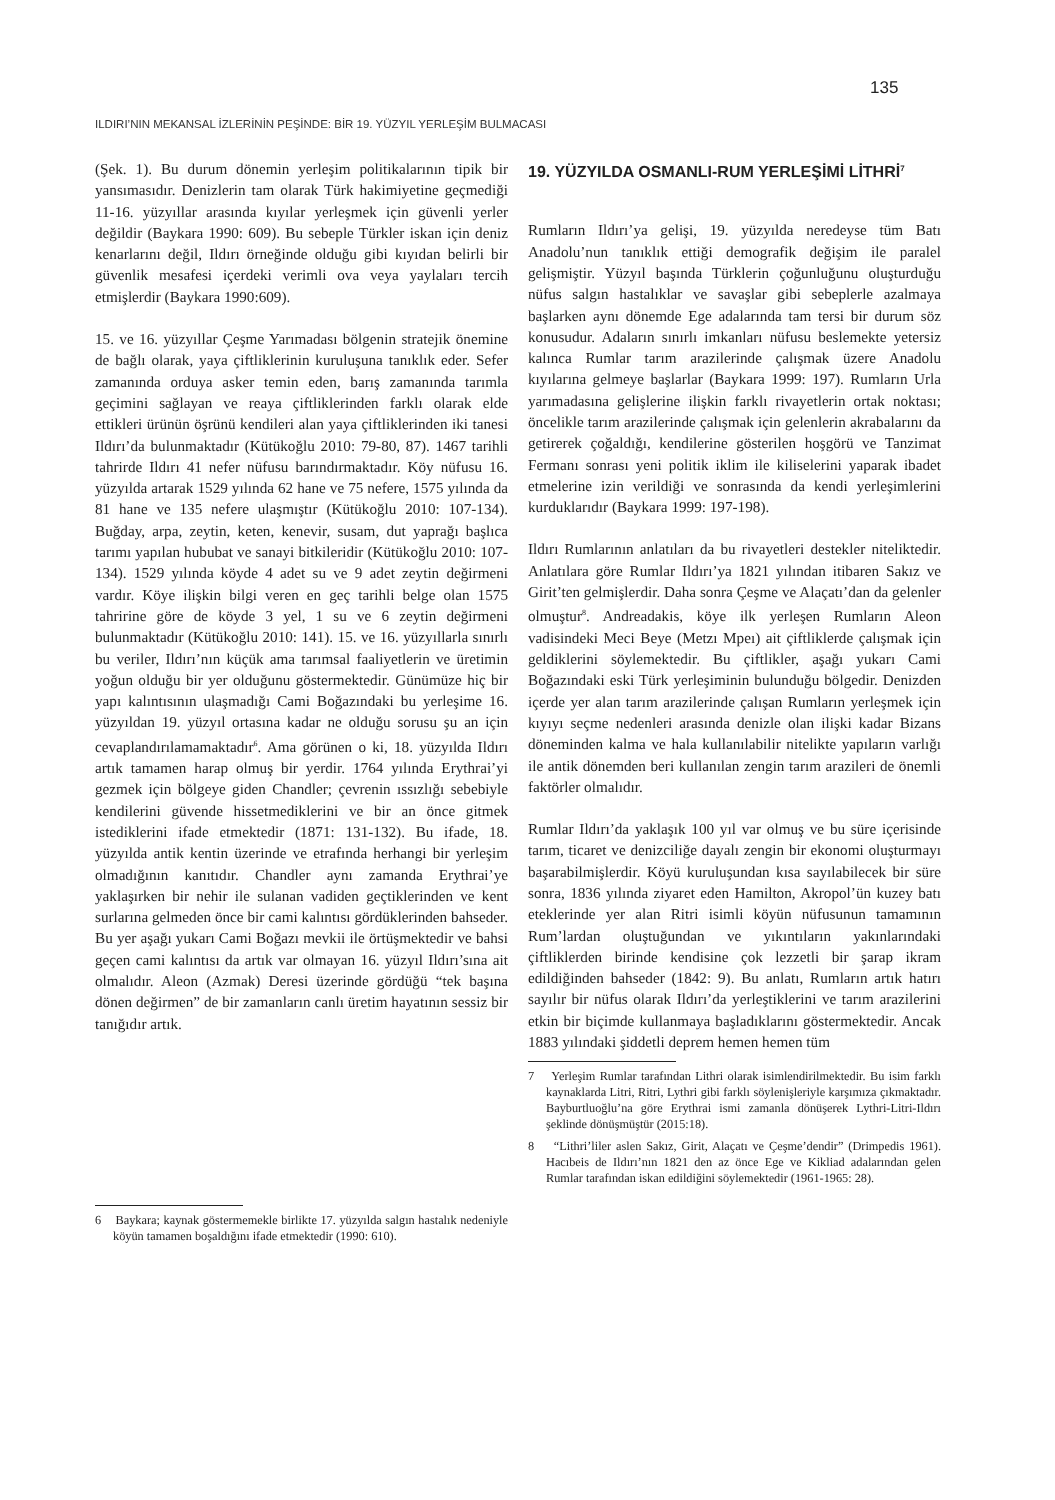135
ILDIRI’NIN MEKANSAL İZLERİNİN PEŞİNDE: BİR 19. YÜZYIL YERLEŞİM BULMACASI
(Şek. 1). Bu durum dönemin yerleşim politikalarının tipik bir yansımasıdır. Denizlerin tam olarak Türk hakimiyetine geçmediği 11-16. yüzyıllar arasında kıyılar yerleşmek için güvenli yerler değildir (Baykara 1990: 609). Bu sebeple Türkler iskan için deniz kenarlarını değil, Ildırı örneğinde olduğu gibi kıyıdan belirli bir güvenlik mesafesi içerdeki verimli ova veya yaylaları tercih etmişlerdir (Baykara 1990:609).
15. ve 16. yüzyıllar Çeşme Yarımadası bölgenin stratejik önemine de bağlı olarak, yaya çiftliklerinin kuruluşuna tanıklık eder. Sefer zamanında orduya asker temin eden, barış zamanında tarımla geçimini sağlayan ve reaya çiftliklerinden farklı olarak elde ettikleri ürünün öşrünü kendileri alan yaya çiftliklerinden iki tanesi Ildırı’da bulunmaktadır (Kütükoğlu 2010: 79-80, 87). 1467 tarihli tahrirde Ildırı 41 nefer nüfusu barındırmaktadır. Köy nüfusu 16. yüzyılda artarak 1529 yılında 62 hane ve 75 nefere, 1575 yılında da 81 hane ve 135 nefere ulaşmıştır (Kütükoğlu 2010: 107-134). Buğday, arpa, zeytin, keten, kenevir, susam, dut yaprağı başlıca tarımı yapılan hububat ve sanayi bitkileridir (Kütükoğlu 2010: 107-134). 1529 yılında köyde 4 adet su ve 9 adet zeytin değirmeni vardır. Köye ilişkin bilgi veren en geç tarihli belge olan 1575 tahririne göre de köyde 3 yel, 1 su ve 6 zeytin değirmeni bulunmaktadır (Kütükoğlu 2010: 141). 15. ve 16. yüzyıllarla sınırlı bu veriler, Ildırı’nın küçük ama tarımsal faaliyetlerin ve üretimin yoğun olduğu bir yer olduğunu göstermektedir. Günümüze hiç bir yapı kalıntısının ulaşmadığı Cami Boğazındaki bu yerleşime 16. yüzyıldan 19. yüzyıl ortasına kadar ne olduğu sorusu şu an için cevaplandırılamamaktadır<sup>6</sup>. Ama görünen o ki, 18. yüzyılda Ildırı artık tamamen harap olmuş bir yerdir. 1764 yılında Erythrai’yi gezmek için bölgeye giden Chandler; çevrenin ıssızlığı sebebiyle kendilerini güvende hissetmediklerini ve bir an önce gitmek istediklerini ifade etmektedir (1871: 131-132). Bu ifade, 18. yüzyılda antik kentin üzerinde ve etrafında herhangi bir yerleşim olmadığının kanıtıdır. Chandler aynı zamanda Erythrai’ye yaklaşırken bir nehir ile sulanan vadiden geçtiklerinden ve kent surlarına gelmeden önce bir cami kalıntısı gördüklerinden bahseder. Bu yer aşağı yukarı Cami Boğazı mevkii ile örtüşmektedir ve bahsi geçen cami kalıntısı da artık var olmayan 16. yüzyıl Ildırı’sına ait olmalıdır. Aleon (Azmak) Deresi üzerinde gördüğü “tek başına dönen değirmen” de bir zamanların canlı üretim hayatının sessiz bir tanığıdır artık.
6 Baykara; kaynak göstermemekle birlikte 17. yüzyılda salgın hastalık nedeniyle köyün tamamen boşaldığını ifade etmektedir (1990: 610).
19. YÜZYILDA OSMANLI-RUM YERLEŞİMİ LİTHRİ<sup>7</sup>
Rumların Ildırı’ya gelişi, 19. yüzyılda neredeyse tüm Batı Anadolu’nun tanıklık ettiği demografik değişim ile paralel gelişmiştir. Yüzyıl başında Türklerin çoğunluğunu oluşturduğu nüfus salgın hastalıklar ve savaşlar gibi sebeplerle azalmaya başlarken aynı dönemde Ege adalarında tam tersi bir durum söz konusudur. Adaların sınırlı imkanları nüfusu beslemekte yetersiz kalınca Rumlar tarım arazilerinde çalışmak üzere Anadolu kıyılarına gelmeye başlarlar (Baykara 1999: 197). Rumların Urla yarımadasına gelişlerine ilişkin farklı rivayetlerin ortak noktası; öncelikle tarım arazilerinde çalışmak için gelenlerin akrabalarını da getirerek çoğaldığı, kendilerine gösterilen hoşgörü ve Tanzimat Fermanı sonrası yeni politik iklim ile kiliselerini yaparak ibadet etmelerine izin verildiği ve sonrasında da kendi yerleşimlerini kurduklarıdır (Baykara 1999: 197-198).
Ildırı Rumlarının anlatıları da bu rivayetleri destekler niteliktedir. Anlatılara göre Rumlar Ildırı’ya 1821 yılından itibaren Sakız ve Girit’ten gelmişlerdir. Daha sonra Çeşme ve Alaçatı’dan da gelenler olmuştur<sup>8</sup>. Andreadakis, köye ilk yerleşen Rumların Aleon vadisindeki Meci Beye (Metzı Mpeı) ait çiftliklerde çalışmak için geldiklerini söylemektedir. Bu çiftlikler, aşağı yukarı Cami Boğazındaki eski Türk yerleşiminin bulunduğu bölgedir. Denizden içerde yer alan tarım arazilerinde çalışan Rumların yerleşmek için kıyıyı seçme nedenleri arasında denizle olan ilişki kadar Bizans döneminden kalma ve hala kullanılabilir nitelikte yapıların varlığı ile antik dönemden beri kullanılan zengin tarım arazileri de önemli faktörler olmalıdır.
Rumlar Ildırı’da yaklaşık 100 yıl var olmuş ve bu süre içerisinde tarım, ticaret ve denizciliğe dayalı zengin bir ekonomi oluşturmayı başarabilmişlerdir. Köyü kuruluşundan kısa sayılabilecek bir süre sonra, 1836 yılında ziyaret eden Hamilton, Akropol’ün kuzey batı eteklerinde yer alan Ritri isimli köyün nüfusunun tamamının Rum’lardan oluştuğundan ve yıkıntıların yakınlarındaki çiftliklerden birinde kendisine çok lezzetli bir şarap ikram edildiğinden bahseder (1842: 9). Bu anlatı, Rumların artık hatırı sayılır bir nüfus olarak Ildırı’da yerleştiklerini ve tarım arazilerini etkin bir biçimde kullanmaya başladıklarını göstermektedir. Ancak 1883 yılındaki şiddetli deprem hemen hemen tüm
7 Yerleşim Rumlar tarafından Lithri olarak isimlendirilmektedir. Bu isim farklı kaynaklarda Litri, Ritri, Lythri gibi farklı söylenişleriyle karşımıza çıkmaktadır. Bayburtluoğlu’na göre Erythrai ismi zamanla dönüşerek Lythri-Litri-Ildırı şeklinde dönüşmüştür (2015:18).
8 “Lithri’liler aslen Sakız, Girit, Alaçatı ve Çeşme’dendir” (Drimpedis 1961). Hacıbeis de Ildırı’nın 1821 den az önce Ege ve Kikliad adalarından gelen Rumlar tarafından iskan edildiğini söylemektedir (1961-1965: 28).